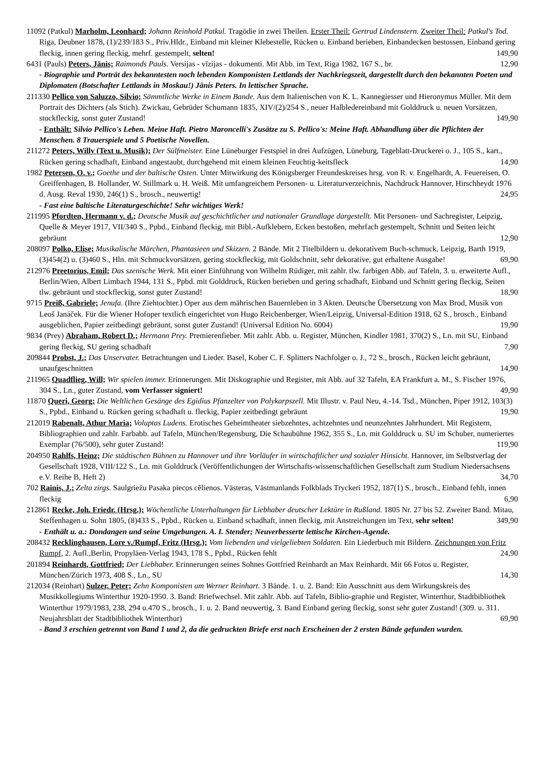11092 (Patkul) Marholm, Leonhard; Johann Reinhold Patkul. Tragödie in zwei Theilen. Erster Theil: Gertrud Lindenstern. Zweiter Theil: Patkul's Tod. Riga, Deubner 1878, (1)/239/183 S., Priv.Hldr., Einband mit kleiner Klebestelle, Rücken u. Einband berieben, Einbandecken bestossen, Einband gering fleckig, innen gering fleckig, mehrf. gestempelt, selten! 149,90
6431 (Pauls) Peters, Jānis; Raimonds Pauls. Versijas - vīzijas - dokumenti. Mit Abb. im Text, Riga 1982, 167 S., br. 12,90
- Biographie und Porträt des bekanntesten noch lebenden Komponisten Lettlands der Nachkriegszeit, dargestellt durch den bekannten Poeten und Diplomaten (Botschafter Lettlands in Moskau!) Jānis Peters. In lettischer Sprache.
211330 Pellico von Saluzzo, Silvio; Sämmtliche Werke in Einem Bande. Aus dem Italienischen von K. L. Kannegiesser und Hieronymus Müller. Mit dem Portrait des Dichters (als Stich). Zwickau, Gebrüder Schumann 1835, XIV/(2)/254 S., neuer Halbledereinband mit Golddruck u. neuen Vorsätzen, stockfleckig, sonst guter Zustand! 149,90
- Enthält: Silvio Pellico's Leben. Meine Haft. Pietro Maroncelli's Zusätze zu S. Pellico's: Meine Haft. Abhandlung über die Pflichten der Menschen. 8 Trauerspiele und 5 Poetische Novellen.
211272 Peters, Willy (Text u. Musik); Der Sülfmeister. Eine Lüneburger Festspiel in drei Aufzügen, Lüneburg, Tageblatt-Druckerei o. J., 105 S., kart., Rücken gering schadhaft, Einband angestaubt, durchgehend mit einem kleinen Feuchtig-keitsfleck 14,90
1982 Petersen, O. v.; Goethe und der baltische Osten. Unter Mitwirkung des Königsberger Freundeskreises hrsg. von R. v. Engelhardt, A. Feuereisen, O. Greiffenhagen, B. Hollander, W. Stillmark u. H. Weiß. Mit umfangreichem Personen- u. Literaturverzeichnis, Nachdruck Hannover, Hirschheydt 1976 d. Ausg. Reval 1930, 246(1) S., brosch., neuwertig! 24,95
- Fast eine baltische Literaturgeschichte! Sehr wichtiges Werk!
211995 Pfordten, Hermann v. d.; Deutsche Musik auf geschichtlicher und nationaler Grundlage dargestellt. Mit Personen- und Sachregister, Leipzig, Quelle & Meyer 1917, VII/340 S., Ppbd., Einband fleckig, mit Bibl.-Aufklebern, Ecken bestoßen, mehrfach gestempelt, Schnitt und Seiten leicht gebräunt 12,90
208097 Polko, Elise; Musikalische Märchen, Phantasieen und Skizzen. 2 Bände. Mit 2 Titelbildern u. dekorativem Buch-schmuck, Leipzig, Barth 1919, (3)454(2) u. (3)460 S., Hln. mit Schmuckvorsätzen, gering stockfleckig, mit Goldschnitt, sehr dekorative, gut erhaltene Ausgabe! 69,90
212976 Preetorius, Emil; Das szenische Werk. Mit einer Einführung von Wilhelm Rüdiger, mit zahlr. tlw. farbigen Abb. auf Tafeln, 3. u. erweiterte Aufl., Berlin/Wien, Albert Limbach 1944, 131 S., Ppbd. mit Golddruck, Rücken berieben und gering schadhaft, Einband und Schnitt gering fleckig, Seiten tlw. gebräunt und stockfleckig, sonst guter Zustand! 18,90
9715 Preiß, Gabriele; Jenufa. (Ihre Ziehtochter.) Oper aus dem mährischen Bauernleben in 3 Akten. Deutsche Übersetzung von Max Brod, Musik von Leoš Janáček. Für die Wiener Hofoper textlich eingerichtet von Hugo Reichenberger, Wien/Leipzig, Universal-Edition 1918, 62 S., brosch., Einband ausgeblichen, Papier zeitbedingt gebräunt, sonst guter Zustand! (Universal Edition No. 6004) 19,90
9834 (Prey) Abraham, Robert D.; Hermann Prey. Premierenfieber. Mit zahlr. Abb. u. Register, München, Kindler 1981, 370(2) S., Ln. mit SU, Einband gering fleckig, SU gering schadhaft 7,90
209844 Probst, J.; Das Unservater. Betrachtungen und Lieder. Basel, Kober C. F. Splitters Nachfolger o. J., 72 S., brosch., Rücken leicht gebräunt, unaufgeschnitten 14,90
211965 Quadflieg, Will; Wir spielen immer. Erinnerungen. Mit Diskographie und Register, mit Abb. auf 32 Tafeln, EA Frankfurt a. M., S. Fischer 1976, 304 S., Ln., guter Zustand, vom Verfasser signiert! 49,90
11870 Queri, Georg; Die Weltlichen Gesänge des Egidius Pfanzelter von Polykarpszell. Mit Illustr. v. Paul Neu, 4.-14. Tsd., München, Piper 1912, 103(3) S., Ppbd., Einband u. Rücken gering schadhaft u. fleckig, Papier zeitbedingt gebräunt 19,90
212019 Rabenalt, Athur Maria; Voluptas Ludens. Erotisches Geheimtheater siebzehntes, achtzehntes und neunzehntes Jahrhundert. Mit Registern, Bibliographien und zahlr. Farbabb. auf Tafeln, München/Regensburg, Die Schaubühne 1962, 355 S., Ln. mit Golddruck u. SU im Schuber, numeriertes Exemplar (76/500), sehr guter Zustand! 119,90
204950 Rahlfs, Heinz; Die städtischen Bühnen zu Hannover und ihre Vorläufer in wirtschaftlicher und sozialer Hinsicht. Hannover, im Selbstverlag der Gesellschaft 1928, VIII/122 S., Ln. mit Golddruck (Veröffentlichungen der Wirtschafts-wissenschaftlichen Gesellschaft zum Studium Niedersachsens e.V. Reihe B, Heft 2) 34,70
702 Rainis, J.; Zelta zirgs. Saulgriežu Pasaka piecos cēlienos. Västeras, Västmanlands Folkblads Tryckeri 1952, 187(1) S., brosch., Einband fehlt, innen fleckig 6,90
212861 Recke, Joh. Friedr. (Hrsg.); Wöchentliche Unterhaltungen für Liebhaber deutscher Lektüre in Rußland. 1805 Nr. 27 bis 52. Zweiter Band. Mitau, Steffenhagen u. Sohn 1805, (8)433 S., Ppbd., Rücken u. Einband schadhaft, innen fleckig, mit Anstreichungen im Text, sehr selten! 349,90
- Enthält u. a.: Dondangen und seine Umgebungen. A. I. Stender; Neuverbesserte lettische Kirchen-Agende.
208432 Recklinghausen, Lore v./Rumpf, Fritz (Hrsg.); Vom liebenden und vielgeliebten Soldaten. Ein Liederbuch mit Bildern. Zeichnungen von Fritz Rumpf, 2. Aufl.,Berlin, Propyläen-Verlag 1943, 178 S., Ppbd., Rücken fehlt 24,90
201894 Reinhardt, Gottfried; Der Liebhaber. Erinnerungen seines Sohnes Gottfried Reinhardt an Max Reinhardt. Mit 66 Fotos u. Register, München/Zürich 1973, 408 S., Ln., SU 14,30
212034 (Reinhart) Sulzer, Peter; Zehn Komponisten um Werner Reinhart. 3 Bände. 1. u. 2. Band: Ein Ausschnitt aus dem Wirkungskreis des Musikkollegiums Winterthur 1920-1950. 3. Band: Briefwechsel. Mit zahlr. Abb. auf Tafeln, Biblio-graphie und Register, Winterthur, Stadtbibliothek Winterthur 1979/1983, 238, 294 u.470 S., brosch., 1. u. 2. Band neuwertig, 3. Band Einband gering fleckig, sonst sehr guter Zustand! (309. u. 311. Neujahrsblatt der Stadtbibliothek Winterthur) 69,90
- Band 3 erschien getrennt von Band 1 und 2, da die gedruckten Briefe erst nach Erscheinen der 2 ersten Bände gefunden wurden.